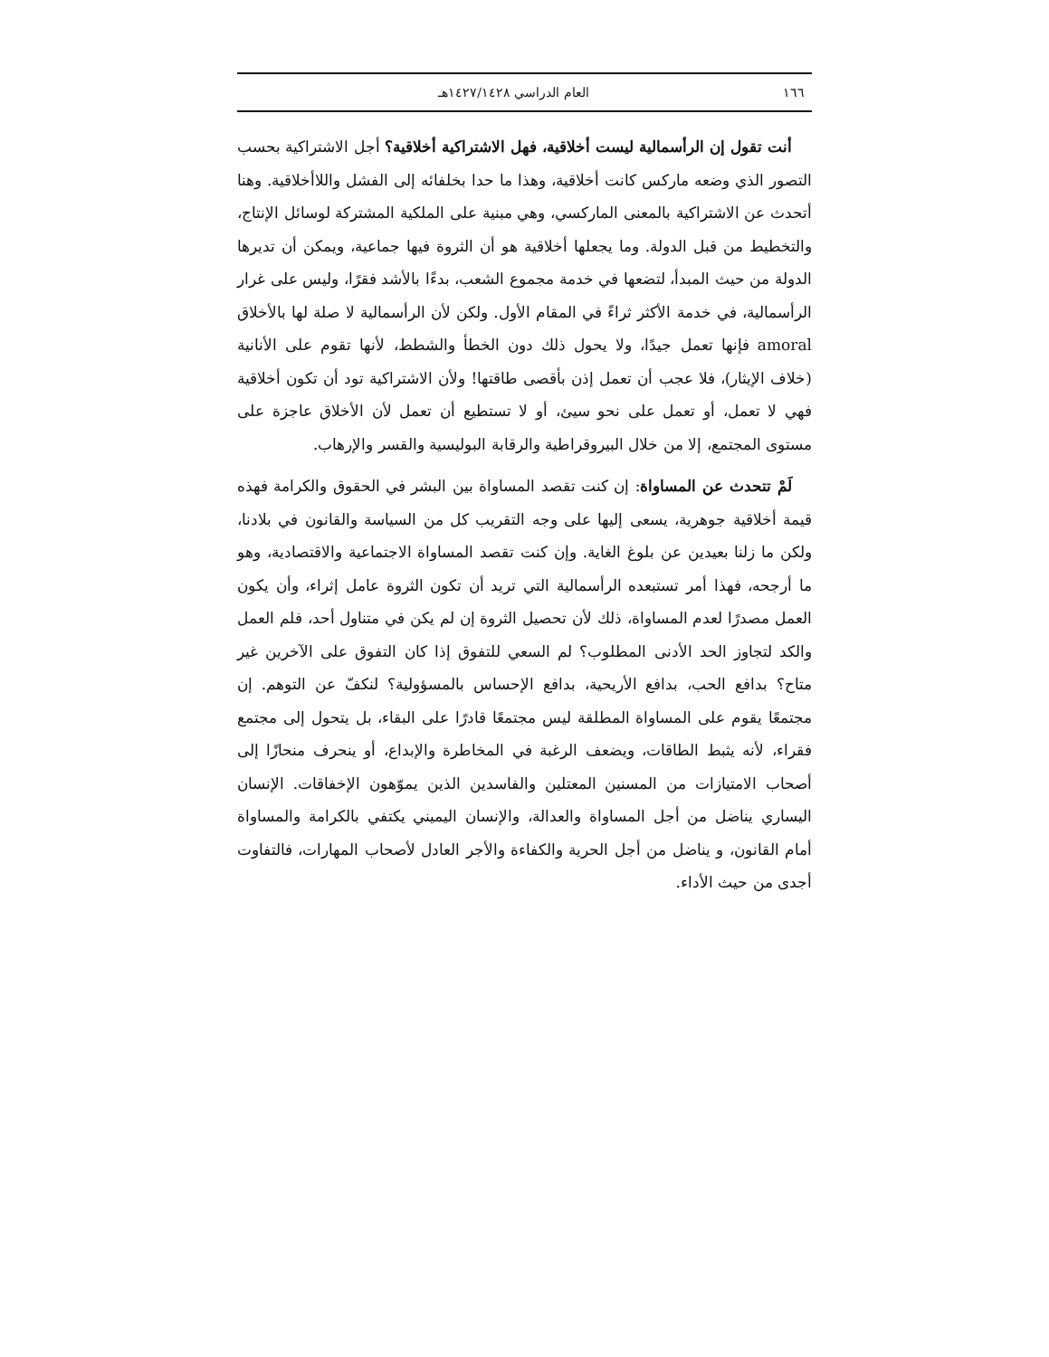١٦٦ العام الدراسي ١٤٢٧/١٤٢٨هـ
أنت تقول إن الرأسمالية ليست أخلاقية، فهل الاشتراكية أخلاقية؟ أجل الاشتراكية بحسب التصور الذي وضعه ماركس كانت أخلاقية، وهذا ما حدا بخلفائه إلى الفشل واللاأخلاقية. وهنا أتحدث عن الاشتراكية بالمعنى الماركسي، وهي مبنية على الملكية المشتركة لوسائل الإنتاج، والتخطيط من قبل الدولة. وما يجعلها أخلاقية هو أن الثروة فيها جماعية، ويمكن أن تديرها الدولة من حيث المبدأ، لتضعها في خدمة مجموع الشعب، بدءًا بالأشد فقرًا، وليس على غرار الرأسمالية، في خدمة الأكثر ثراءً في المقام الأول. ولكن لأن الرأسمالية لا صلة لها بالأخلاق amoral فإنها تعمل جيدًا، ولا يحول ذلك دون الخطأ والشطط، لأنها تقوم على الأنانية (خلاف الإيثار)، فلا عجب أن تعمل إذن بأقصى طاقتها! ولأن الاشتراكية تود أن تكون أخلاقية فهي لا تعمل، أو تعمل على نحو سيئ، أو لا تستطيع أن تعمل لأن الأخلاق عاجزة على مستوى المجتمع، إلا من خلال البيروقراطية والرقابة البوليسية والقسر والإرهاب.
لَمْ تتحدث عن المساواة: إن كنت تقصد المساواة بين البشر في الحقوق والكرامة فهذه قيمة أخلاقية جوهرية، يسعى إليها على وجه التقريب كل من السياسة والقانون في بلادنا، ولكن ما زلنا بعيدين عن بلوغ الغاية. وإن كنت تقصد المساواة الاجتماعية والاقتصادية، وهو ما أرجحه، فهذا أمر تستبعده الرأسمالية التي تريد أن تكون الثروة عامل إثراء، وأن يكون العمل مصدرًا لعدم المساواة، ذلك لأن تحصيل الثروة إن لم يكن في متناول أحد، فلم العمل والكد لتجاوز الحد الأدنى المطلوب؟ لم السعي للتفوق إذا كان التفوق على الآخرين غير متاح؟ بدافع الحب، بدافع الأريحية، بدافع الإحساس بالمسؤولية؟ لنكفّ عن التوهم. إن مجتمعًا يقوم على المساواة المطلقة ليس مجتمعًا قادرًا على البقاء، بل يتحول إلى مجتمع فقراء، لأنه يثبط الطاقات، ويضعف الرغبة في المخاطرة والإبداع، أو ينحرف منحازًا إلى أصحاب الامتيازات من المسنين المعتلين والفاسدين الذين يموّهون الإخفاقات. الإنسان اليساري يناضل من أجل المساواة والعدالة، والإنسان اليميني يكتفي بالكرامة والمساواة أمام القانون، و يناضل من أجل الحرية والكفاءة والأجر العادل لأصحاب المهارات، فالتفاوت أجدى من حيث الأداء.